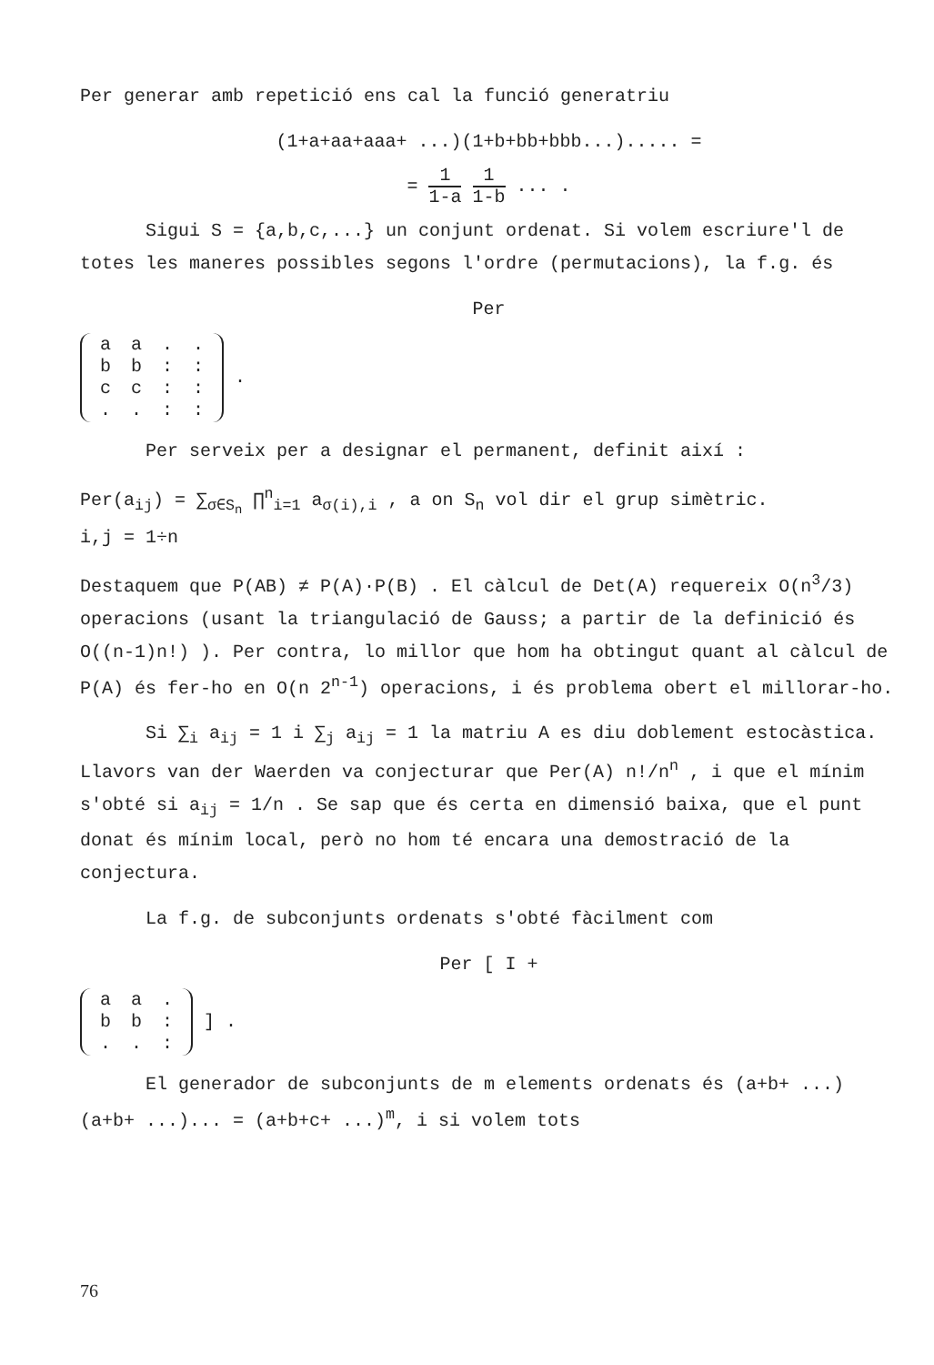Per generar amb repetició ens cal la funció generatriu
(1+a+aa+aaa+ ...)(1+b+bb+bbb...)..... =
= 1 1-a 1 1-b ... .
Sigui S = {a,b,c,...} un conjunt ordenat. Si volem escriure'l de totes les maneres possibles segons l'ordre (permutacions), la f.g. és
Per
| a | a | . | . |
| b | b | : | : |
| c | c | : | : |
| . | . | : | : |
.
Per serveix per a designar el permanent, definit així :
Per(a<sub>ij</sub>) = ∑<sub>σ∈S<sub>n</sub></sub> ∏<sup>n</sup><sub>i=1</sub> a<sub>σ(i),i</sub> , a on S<sub>n</sub> vol dir el grup simètric.
i,j = 1÷n
Destaquem que P(AB) ≠ P(A)·P(B) . El càlcul de Det(A) requereix O(n<sup>3</sup>/3) operacions (usant la triangulació de Gauss; a partir de la definició és O((n-1)n!) ). Per contra, lo millor que hom ha obtingut quant al càlcul de P(A) és fer-ho en O(n 2<sup>n-1</sup>) operacions, i és problema obert el millorar-ho.
Si ∑<sub>i</sub> a<sub>ij</sub> = 1 i ∑<sub>j</sub> a<sub>ij</sub> = 1 la matriu A es diu doblement estocàstica. Llavors van der Waerden va conjecturar que Per(A) n!/n<sup>n</sup> , i que el mínim s'obté si a<sub>ij</sub> = 1/n . Se sap que és certa en dimensió baixa, que el punt donat és mínim local, però no hom té encara una demostració de la conjectura.
La f.g. de subconjunts ordenats s'obté fàcilment com
Per [ I +
| a | a | . |
| b | b | : |
| . | . | : |
] .
El generador de subconjunts de m elements ordenats és (a+b+ ...)(a+b+ ...)... = (a+b+c+ ...)<sup>m</sup>, i si volem tots
76